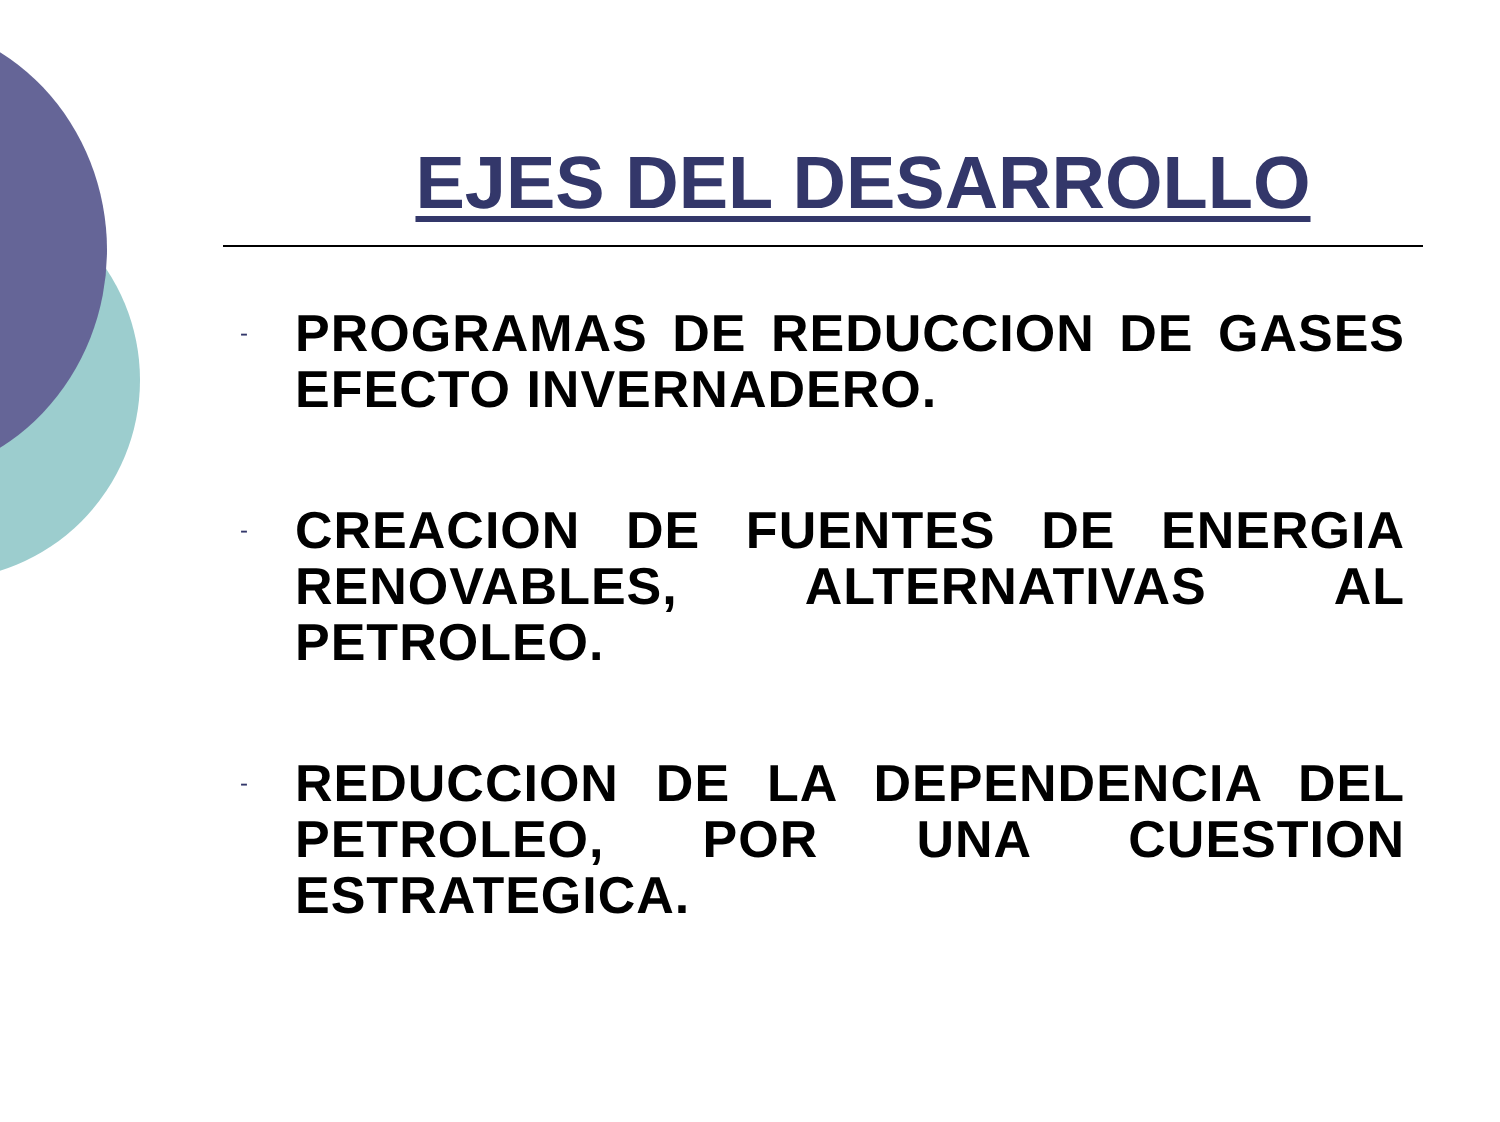EJES DEL DESARROLLO
- PROGRAMAS DE REDUCCION DE GASES EFECTO INVERNADERO.
- CREACION DE FUENTES DE ENERGIA RENOVABLES, ALTERNATIVAS AL PETROLEO.
- REDUCCION DE LA DEPENDENCIA DEL PETROLEO, POR UNA CUESTION ESTRATEGICA.